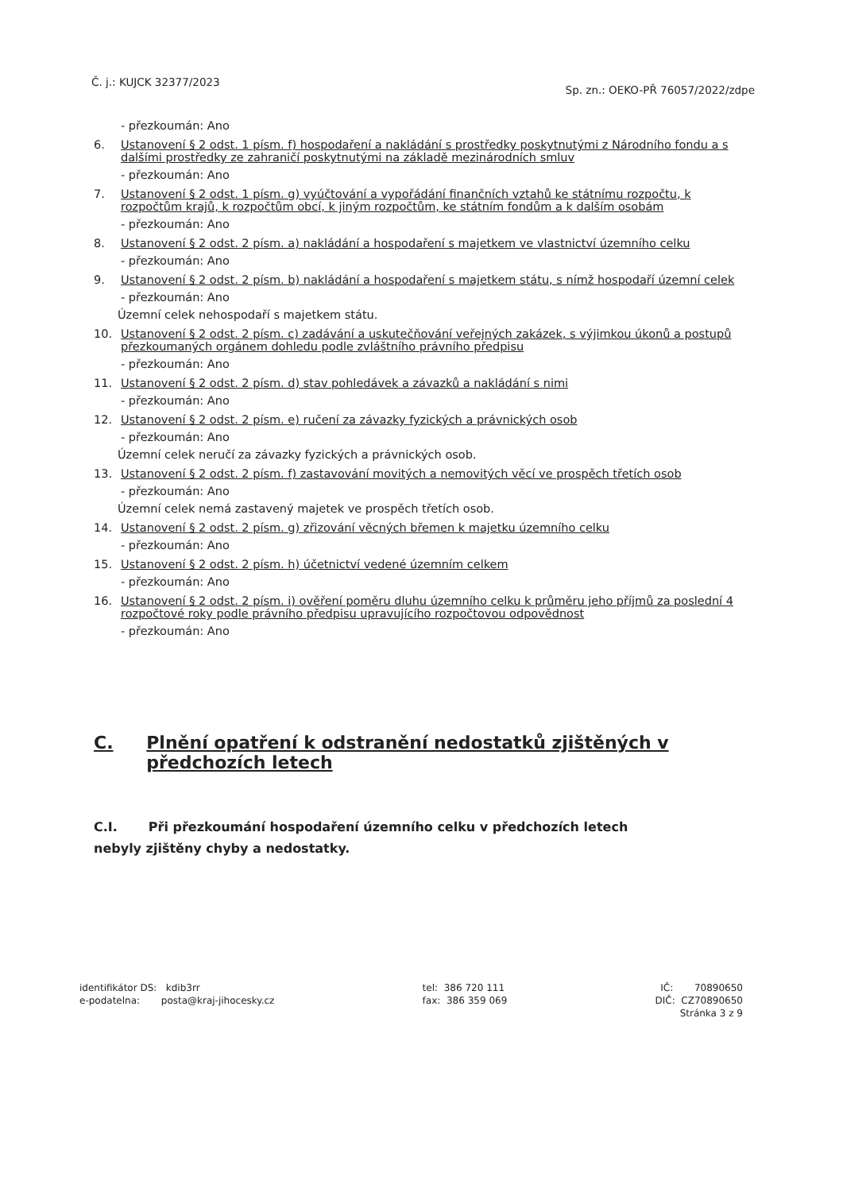Č. j.: KUJCK 32377/2023 Sp. zn.: OEKO-PŘ 76057/2022/zdpe
- přezkoumán: Ano
6. Ustanovení § 2 odst. 1 písm. f) hospodaření a nakládání s prostředky poskytnutými z Národního fondu a s dalšími prostředky ze zahraničí poskytnutými na základě mezinárodních smluv
- přezkoumán: Ano
7. Ustanovení § 2 odst. 1 písm. g) vyúčtování a vypořádání finančních vztahů ke státnímu rozpočtu, k rozpočtům krajů, k rozpočtům obcí, k jiným rozpočtům, ke státním fondům a k dalším osobám
- přezkoumán: Ano
8. Ustanovení § 2 odst. 2 písm. a) nakládání a hospodaření s majetkem ve vlastnictví územního celku
- přezkoumán: Ano
9. Ustanovení § 2 odst. 2 písm. b) nakládání a hospodaření s majetkem státu, s nímž hospodaří územní celek
- přezkoumán: Ano
Územní celek nehospodaří s majetkem státu.
10. Ustanovení § 2 odst. 2 písm. c) zadávání a uskutečňování veřejných zakázek, s výjimkou úkonů a postupů přezkoumaných orgánem dohledu podle zvláštního právního předpisu
- přezkoumán: Ano
11. Ustanovení § 2 odst. 2 písm. d) stav pohledávek a závazků a nakládání s nimi
- přezkoumán: Ano
12. Ustanovení § 2 odst. 2 písm. e) ručení za závazky fyzických a právnických osob
- přezkoumán: Ano
Územní celek neručí za závazky fyzických a právnických osob.
13. Ustanovení § 2 odst. 2 písm. f) zastavování movitých a nemovitých věcí ve prospěch třetích osob
- přezkoumán: Ano
Územní celek nemá zastavený majetek ve prospěch třetích osob.
14. Ustanovení § 2 odst. 2 písm. g) zřizování věcných břemen k majetku územního celku
- přezkoumán: Ano
15. Ustanovení § 2 odst. 2 písm. h) účetnictví vedené územním celkem
- přezkoumán: Ano
16. Ustanovení § 2 odst. 2 písm. i) ověření poměru dluhu územního celku k průměru jeho příjmů za poslední 4 rozpočtové roky podle právního předpisu upravujícího rozpočtovou odpovědnost
- přezkoumán: Ano
C. Plnění opatření k odstranění nedostatků zjištěných v předchozích letech
C.I. Při přezkoumání hospodaření územního celku v předchozích letech
nebyly zjištěny chyby a nedostatky.
identifikátor DS: kdib3rr
e-podatelna: posta@kraj-jihocesky.cz
tel: 386 720 111
fax: 386 359 069
IČ: 70890650
DIČ: CZ70890650
Stránka 3 z 9